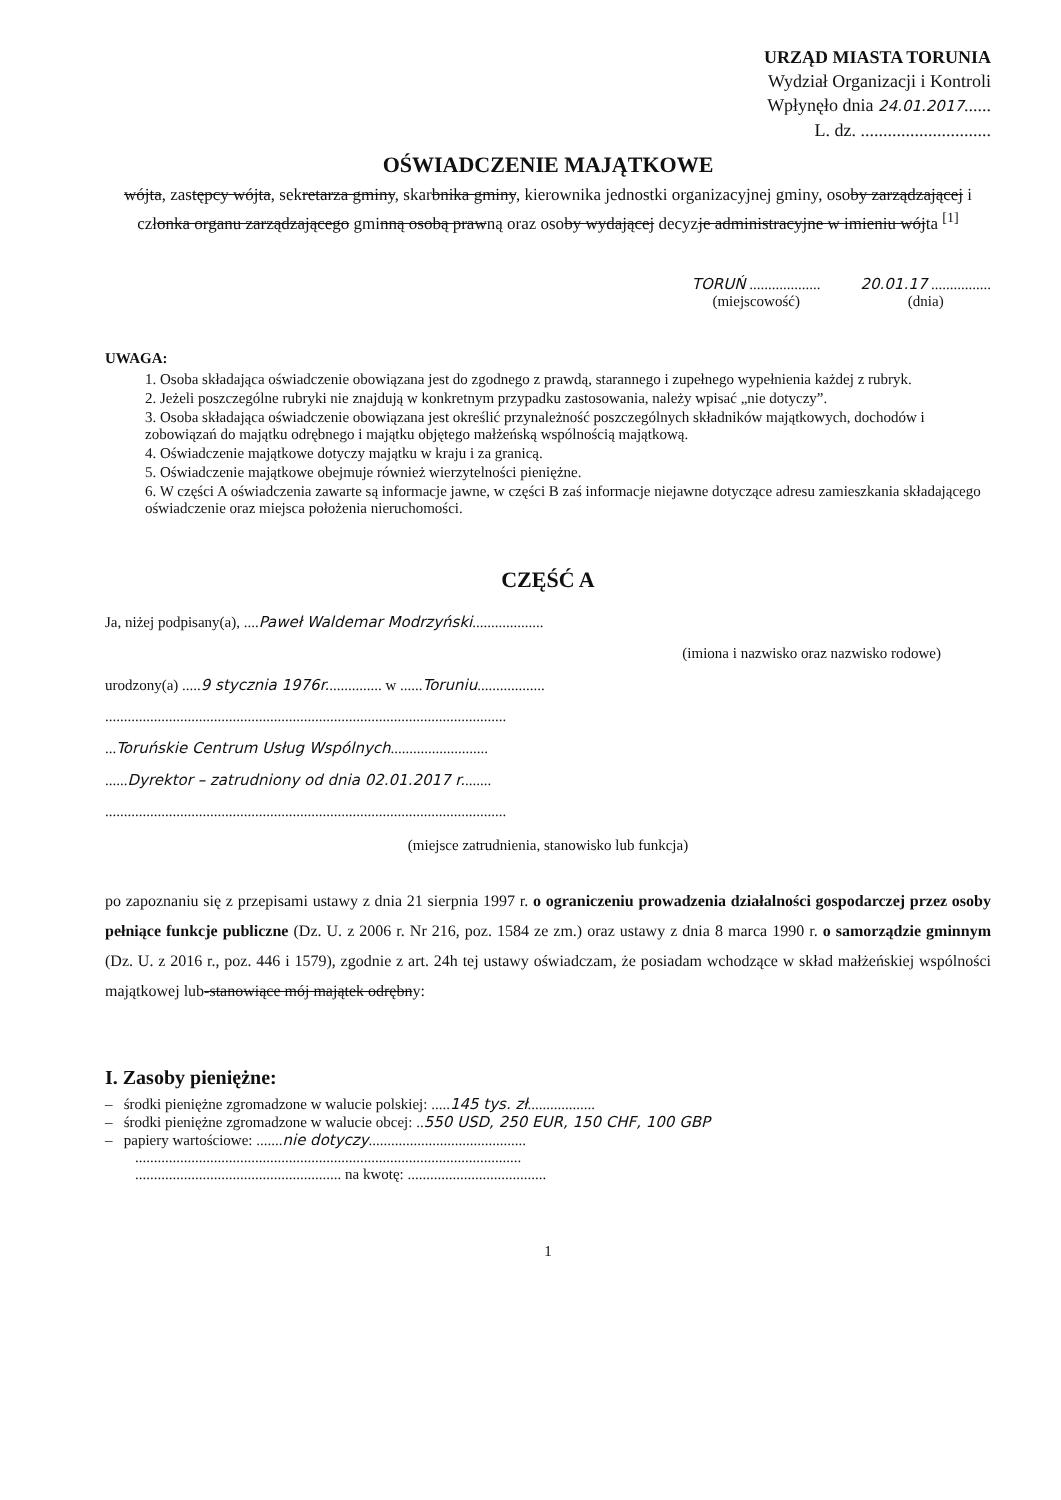URZĄD MIASTA TORUNIA
Wydział Organizacji i Kontroli
Wpłynęło dnia 24.01.2017......
L. dz. .............................
OŚWIADCZENIE MAJĄTKOWE
wójta, zastępcy wójta, sekretarza gminy, skarbnika gminy, kierownika jednostki organizacyjnej gminy, osoby zarządzającej i członka organu zarządzającego gminną osobą prawną oraz osoby wydającej decyzje administracyjne w imieniu wójta <sup>[1]</sup>
TORUŃ ...................
(miejscowość)
20.01.17 ................
(dnia)
UWAGA:
1. Osoba składająca oświadczenie obowiązana jest do zgodnego z prawdą, starannego i zupełnego wypełnienia każdej z rubryk.
2. Jeżeli poszczególne rubryki nie znajdują w konkretnym przypadku zastosowania, należy wpisać „nie dotyczy”.
3. Osoba składająca oświadczenie obowiązana jest określić przynależność poszczególnych składników majątkowych, dochodów i zobowiązań do majątku odrębnego i majątku objętego małżeńską wspólnością majątkową.
4. Oświadczenie majątkowe dotyczy majątku w kraju i za granicą.
5. Oświadczenie majątkowe obejmuje również wierzytelności pieniężne.
6. W części A oświadczenia zawarte są informacje jawne, w części B zaś informacje niejawne dotyczące adresu zamieszkania składającego oświadczenie oraz miejsca położenia nieruchomości.
CZĘŚĆ A
Ja, niżej podpisany(a), ....Paweł Waldemar Modrzyński...................
(imiona i nazwisko oraz nazwisko rodowe)
urodzony(a) .....9 stycznia 1976r............... w ......Toruniu..................
...........................................................................................................
...Toruńskie Centrum Usług Wspólnych..........................
......Dyrektor – zatrudniony od dnia 02.01.2017 r........
...........................................................................................................
(miejsce zatrudnienia, stanowisko lub funkcja)
po zapoznaniu się z przepisami ustawy z dnia 21 sierpnia 1997 r. o ograniczeniu prowadzenia działalności gospodarczej przez osoby pełniące funkcje publiczne (Dz. U. z 2006 r. Nr 216, poz. 1584 ze zm.) oraz ustawy z dnia 8 marca 1990 r. o samorządzie gminnym (Dz. U. z 2016 r., poz. 446 i 1579), zgodnie z art. 24h tej ustawy oświadczam, że posiadam wchodzące w skład małżeńskiej wspólności majątkowej lub-stanowiące mój majątek odrębny:
I. Zasoby pieniężne:
– środki pieniężne zgromadzone w walucie polskiej: .....145 tys. zł..................
– środki pieniężne zgromadzone w walucie obcej: ..550 USD, 250 EUR, 150 CHF, 100 GBP
– papiery wartościowe: .......nie dotyczy..........................................
.......................................................................................................
....................................................... na kwotę: .....................................
1